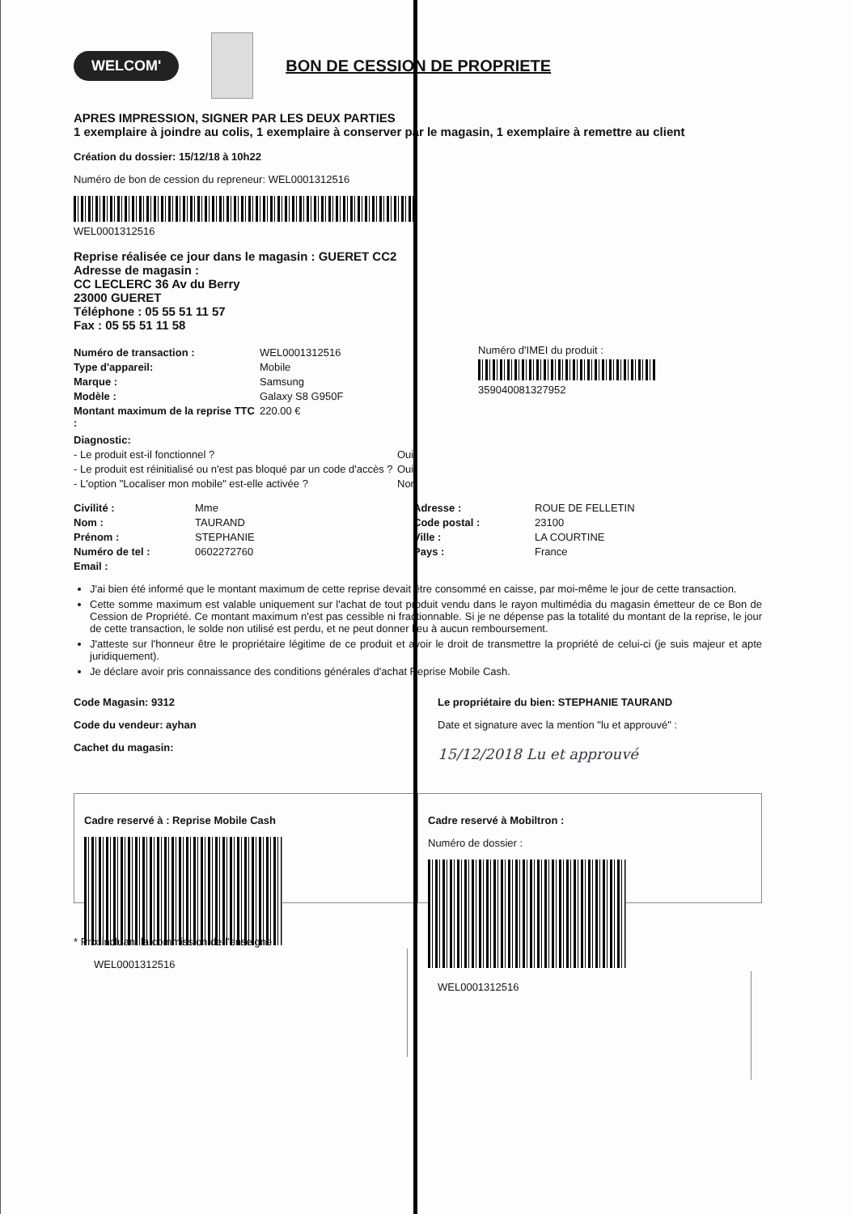WELCOM'
BON DE CESSION DE PROPRIETE
APRES IMPRESSION, SIGNER PAR LES DEUX PARTIES
1 exemplaire à joindre au colis, 1 exemplaire à conserver par le magasin, 1 exemplaire à remettre au client
Création du dossier: 15/12/18 à 10h22
Numéro de bon de cession du repreneur: WEL000131251​6
WEL0001312516
Reprise réalisée ce jour dans le magasin : GUERET CC2
Adresse de magasin :
CC LECLERC 36 Av du Berry
23000 GUERET
Téléphone : 05 55 51 11 57
Fax : 05 55 51 11 58
Numéro de transaction : WEL0001312516
Type d'appareil: Mobile
Marque : Samsung
Modèle : Galaxy S8 G950F
Montant maximum de la reprise TTC : 220.00 €
Numéro d'IMEI du produit :
359040081327952
Diagnostic:
- Le produit est-il fonctionnel ? Oui
- Le produit est réinitialisé ou n'est pas bloqué par un code d'accès ? Oui
- L'option "Localiser mon mobile" est-elle activée ? Non
Civilité : Mme
Nom : TAURAND
Prénom : STEPHANIE
Numéro de tel : 0602272760
Email :
Adresse : ROUE DE FELLETIN
Code postal : 23100
Ville : LA COURTINE
Pays : France
J'ai bien été informé que le montant maximum de cette reprise devait être consommé en caisse, par moi-même le jour de cette transaction.
Cette somme maximum est valable uniquement sur l'achat de tout produit vendu dans le rayon multimédia du magasin émetteur de ce Bon de Cession de Propriété. Ce montant maximum n'est pas cessible ni fractionnable. Si je ne dépense pas la totalité du montant de la reprise, le jour de cette transaction, le solde non utilisé est perdu, et ne peut donner lieu à aucun remboursement.
J'atteste sur l'honneur être le propriétaire légitime de ce produit et avoir le droit de transmettre la propriété de celui-ci (je suis majeur et apte juridiquement).
Je déclare avoir pris connaissance des conditions générales d'achat Reprise Mobile Cash.
Code Magasin: 9312
Code du vendeur: ayhan
Cachet du magasin:
Le propriétaire du bien: STEPHANIE TAURAND
Date et signature avec la mention "lu et approuvé" :
15/12/2018 Lu et approuvé
Cadre reservé à : Reprise Mobile Cash
WEL0001312516
Cadre reservé à Mobiltron :
Numéro de dossier :
WEL0001312516
* Prix incluant la commission de l'enseigne